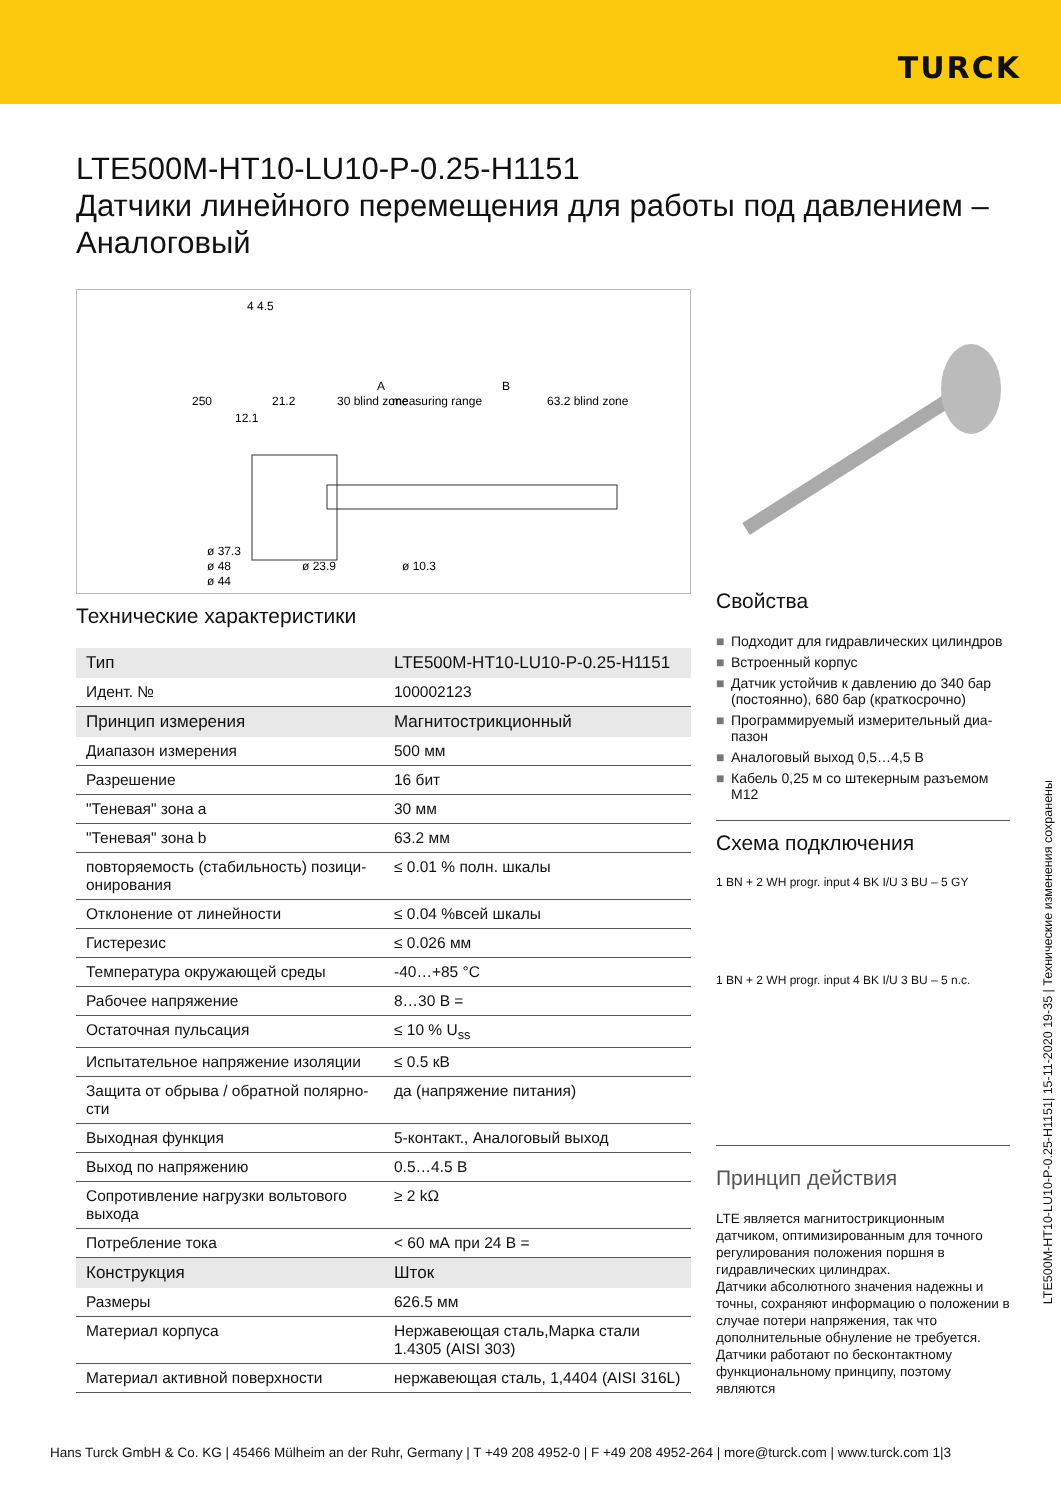TURCK
LTE500M-HT10-LU10-P-0.25-H1151
Датчики линейного перемещения для работы под давлением – Аналоговый
4 4.5
250
21.2
30 blind zone
A
measuring range
B
63.2 blind zone
12.1
ø 37.3
ø 48
ø 44
ø 23.9
ø 10.3
Технические характеристики
| Тип | LTE500M-HT10-LU10-P-0.25-H1151 |
| Идент. № | 100002123 |
| Принцип измерения | Магнитострикционный |
| Диапазон измерения | 500 мм |
| Разрешение | 16 бит |
| "Теневая" зона a | 30 мм |
| "Теневая" зона b | 63.2 мм |
| повторяемость (стабильность) позици­онирования | ≤ 0.01 % полн. шкалы |
| Отклонение от линейности | ≤ 0.04 %всей шкалы |
| Гистерезис | ≤ 0.026 мм |
| Температура окружающей среды | -40…+85 °C |
| Рабочее напряжение | 8…30 В = |
| Остаточная пульсация | ≤ 10 % U<sub>ss</sub> |
| Испытательное напряжение изоляции | ≤ 0.5 кВ |
| Защита от обрыва / обратной полярно­сти | да (напряжение питания) |
| Выходная функция | 5-контакт., Аналоговый выход |
| Выход по напряжению | 0.5…4.5 В |
| Сопротивление нагрузки вольтового выхода | ≥ 2 kΩ |
| Потребление тока | < 60 мА при 24 В = |
| Конструкция | Шток |
| Размеры | 626.5 мм |
| Материал корпуса | Нержавеющая сталь,Марка стали 1.4305 (AISI 303) |
| Материал активной поверхности | нержавеющая сталь, 1,4404 (AISI 316L) |
Свойства
■ Подходит для гидравлических цилиндров
■ Встроенный корпус
■ Датчик устойчив к давлению до 340 бар (постоянно), 680 бар (краткосрочно)
■ Программируемый измерительный диа­пазон
■ Аналоговый выход 0,5…4,5 В
■ Кабель 0,25 м со штекерным разъемом M12
Схема подключения
1 BN + 2 WH progr. input 4 BK I/U 3 BU – 5 GY
1 BN + 2 WH progr. input 4 BK I/U 3 BU – 5 n.c.
Принцип действия
LTE является магнитострикционным датчиком, оптимизированным для точного регулирования положения поршня в гидравлических цилиндрах.
Датчики абсолютного значения надежны и точны, сохраняют информацию о положении в случае потери напряжения, так что дополнительные обнуление не требуется. Датчики работают по бесконтактному функциональному принципу, поэтому являются
LTE500M-HT10-LU10-P-0.25-H1151| 15-11-2020 19-35 | Технические изменения сохранены
Hans Turck GmbH & Co. KG | 45466 Mülheim an der Ruhr, Germany | T +49 208 4952-0 | F +49 208 4952-264 | more@turck.com | www.turck.com 1|3